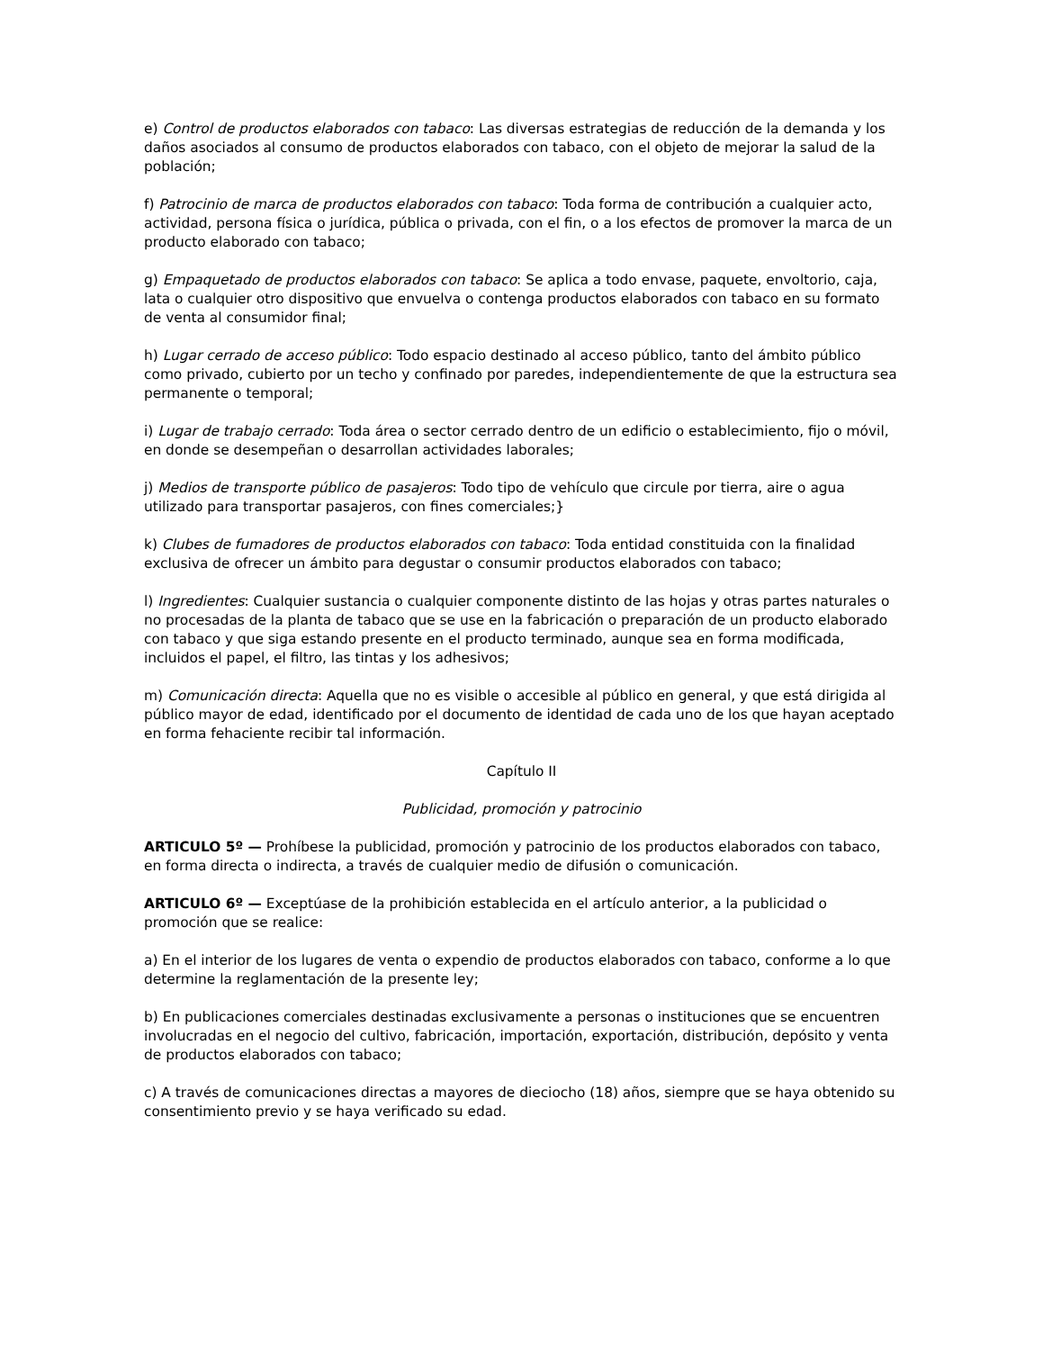e) Control de productos elaborados con tabaco: Las diversas estrategias de reducción de la demanda y los daños asociados al consumo de productos elaborados con tabaco, con el objeto de mejorar la salud de la población;
f) Patrocinio de marca de productos elaborados con tabaco: Toda forma de contribución a cualquier acto, actividad, persona física o jurídica, pública o privada, con el fin, o a los efectos de promover la marca de un producto elaborado con tabaco;
g) Empaquetado de productos elaborados con tabaco: Se aplica a todo envase, paquete, envoltorio, caja, lata o cualquier otro dispositivo que envuelva o contenga productos elaborados con tabaco en su formato de venta al consumidor final;
h) Lugar cerrado de acceso público: Todo espacio destinado al acceso público, tanto del ámbito público como privado, cubierto por un techo y confinado por paredes, independientemente de que la estructura sea permanente o temporal;
i) Lugar de trabajo cerrado: Toda área o sector cerrado dentro de un edificio o establecimiento, fijo o móvil, en donde se desempeñan o desarrollan actividades laborales;
j) Medios de transporte público de pasajeros: Todo tipo de vehículo que circule por tierra, aire o agua utilizado para transportar pasajeros, con fines comerciales;}
k) Clubes de fumadores de productos elaborados con tabaco: Toda entidad constituida con la finalidad exclusiva de ofrecer un ámbito para degustar o consumir productos elaborados con tabaco;
l) Ingredientes: Cualquier sustancia o cualquier componente distinto de las hojas y otras partes naturales o no procesadas de la planta de tabaco que se use en la fabricación o preparación de un producto elaborado con tabaco y que siga estando presente en el producto terminado, aunque sea en forma modificada, incluidos el papel, el filtro, las tintas y los adhesivos;
m) Comunicación directa: Aquella que no es visible o accesible al público en general, y que está dirigida al público mayor de edad, identificado por el documento de identidad de cada uno de los que hayan aceptado en forma fehaciente recibir tal información.
Capítulo II
Publicidad, promoción y patrocinio
ARTICULO 5º — Prohíbese la publicidad, promoción y patrocinio de los productos elaborados con tabaco, en forma directa o indirecta, a través de cualquier medio de difusión o comunicación.
ARTICULO 6º — Exceptúase de la prohibición establecida en el artículo anterior, a la publicidad o promoción que se realice:
a) En el interior de los lugares de venta o expendio de productos elaborados con tabaco, conforme a lo que determine la reglamentación de la presente ley;
b) En publicaciones comerciales destinadas exclusivamente a personas o instituciones que se encuentren involucradas en el negocio del cultivo, fabricación, importación, exportación, distribución, depósito y venta de productos elaborados con tabaco;
c) A través de comunicaciones directas a mayores de dieciocho (18) años, siempre que se haya obtenido su consentimiento previo y se haya verificado su edad.